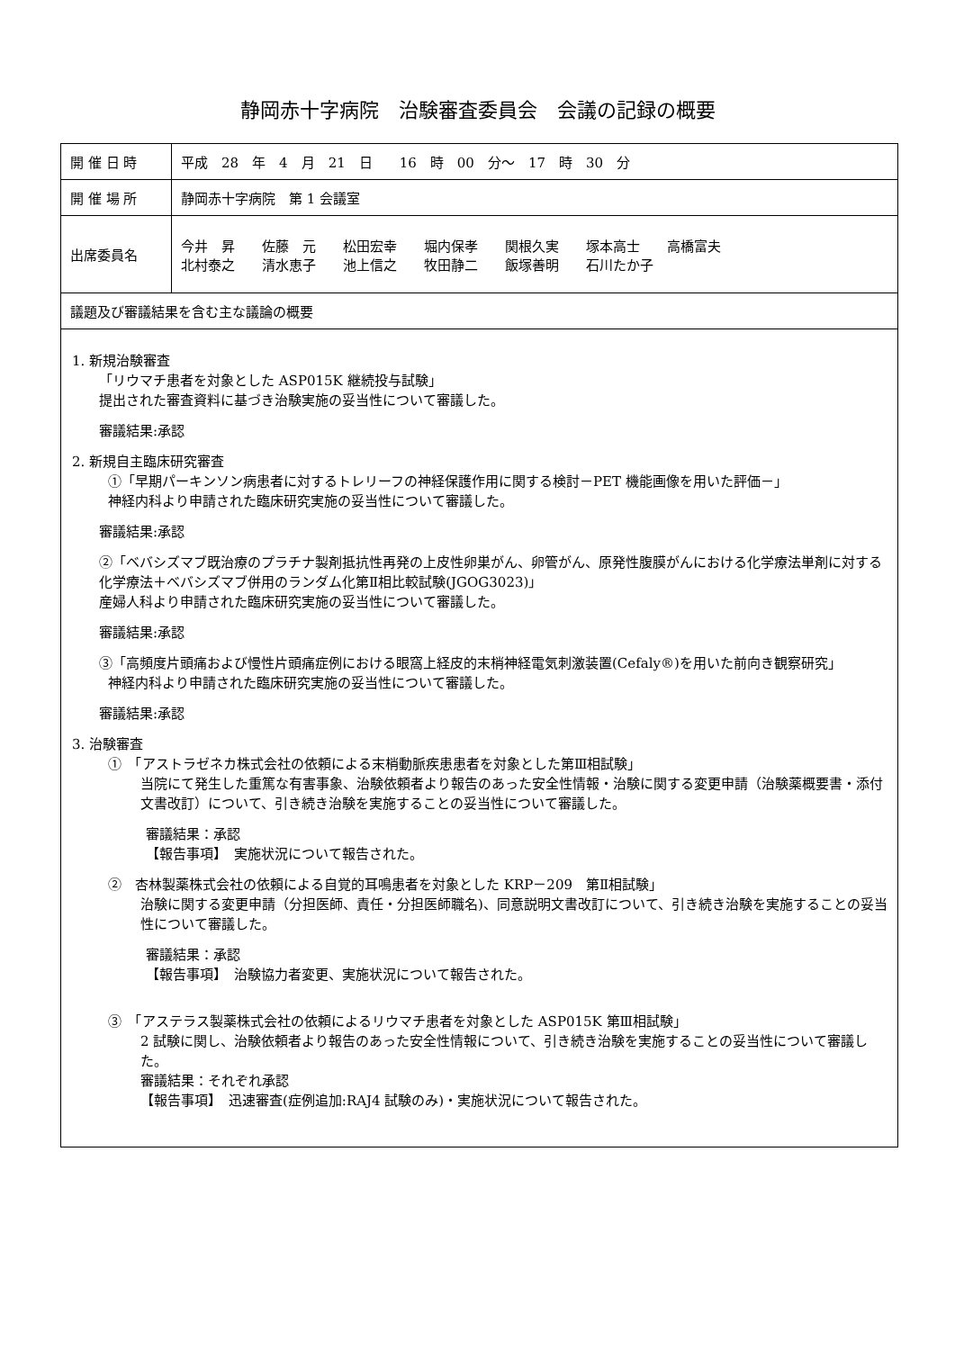静岡赤十字病院　治験審査委員会　会議の記録の概要
| 開 催 日 時 | 平成 28 年 4 月 21 日 16 時 00 分～ 17 時 30 分 |
| 開 催 場 所 | 静岡赤十字病院 第 1 会議室 |
| 出席委員名 | 今井 昇 佐藤 元 松田宏幸 堀内保孝 関根久実 塚本高士 高橋富夫 北村泰之 清水恵子 池上信之 牧田静二 飯塚善明 石川たか子 |
| 議題及び審議結果を含む主な議論の概要 | |
| 1. 新規治験審査 「リウマチ患者を対象とした ASP015K 継続投与試験」 提出された審査資料に基づき治験実施の妥当性について審議した。 審議結果:承認 2. 新規自主臨床研究審査 ①「早期パーキンソン病患者に対するトレリーフの神経保護作用に関する検討－PET 機能画像を用いた評価－」 神経内科より申請された臨床研究実施の妥当性について審議した。 審議結果:承認 ②「ベバシズマブ既治療のプラチナ製剤抵抗性再発の上皮性卵巣がん、卵管がん、原発性腹膜がんにおける化学療法単剤に対する化学療法＋ベバシズマブ併用のランダム化第Ⅱ相比較試験(JGOG3023)」 産婦人科より申請された臨床研究実施の妥当性について審議した。 審議結果:承認 ③「高頻度片頭痛および慢性片頭痛症例における眼窩上経皮的末梢神経電気刺激装置(Cefaly®)を用いた前向き観察研究」 神経内科より申請された臨床研究実施の妥当性について審議した。 審議結果:承認 3. 治験審査 ① 「アストラゼネカ株式会社の依頼による末梢動脈疾患患者を対象とした第Ⅲ相試験」 当院にて発生した重篤な有害事象、治験依頼者より報告のあった安全性情報・治験に関する変更申請（治験薬概要書・添付文書改訂）について、引き続き治験を実施することの妥当性について審議した。 審議結果：承認 【報告事項】 実施状況について報告された。 ② 杏林製薬株式会社の依頼による自覚的耳鳴患者を対象とした KRP－209 第Ⅱ相試験」 治験に関する変更申請（分担医師、責任・分担医師職名)、同意説明文書改訂について、引き続き治験を実施することの妥当性について審議した。 審議結果：承認 【報告事項】 治験協力者変更、実施状況について報告された。 ③ 「アステラス製薬株式会社の依頼によるリウマチ患者を対象とした ASP015K 第Ⅲ相試験」 2 試験に関し、治験依頼者より報告のあった安全性情報について、引き続き治験を実施することの妥当性について審議した。 審議結果：それぞれ承認 【報告事項】 迅速審査(症例追加:RAJ4 試験のみ)・実施状況について報告された。 | |